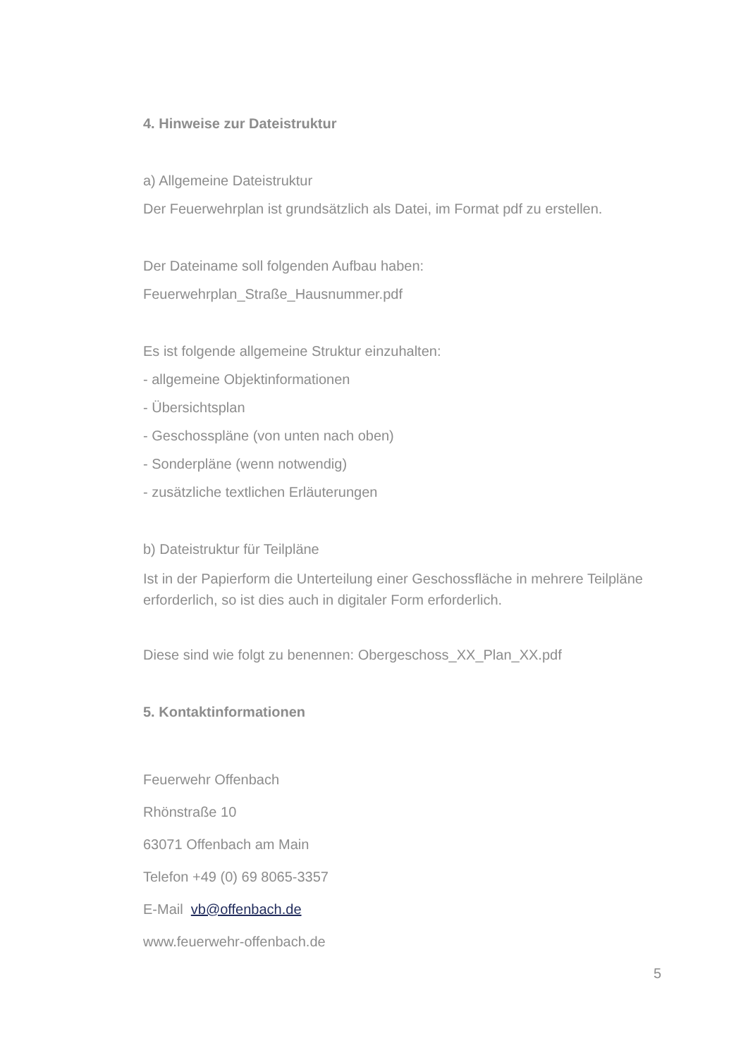4. Hinweise zur Dateistruktur
a) Allgemeine Dateistruktur
Der Feuerwehrplan ist grundsätzlich als Datei, im Format pdf zu erstellen.
Der Dateiname soll folgenden Aufbau haben:
Feuerwehrplan_Straße_Hausnummer.pdf
Es ist folgende allgemeine Struktur einzuhalten:
- allgemeine Objektinformationen
- Übersichtsplan
- Geschosspläne (von unten nach oben)
- Sonderpläne (wenn notwendig)
- zusätzliche textlichen Erläuterungen
b) Dateistruktur für Teilpläne
Ist in der Papierform die Unterteilung einer Geschossfläche in mehrere Teilpläne erforderlich, so ist dies auch in digitaler Form erforderlich.
Diese sind wie folgt zu benennen: Obergeschoss_XX_Plan_XX.pdf
5. Kontaktinformationen
Feuerwehr Offenbach
Rhönstraße 10
63071 Offenbach am Main
Telefon +49 (0) 69 8065-3357
E-Mail vb@offenbach.de
www.feuerwehr-offenbach.de
5